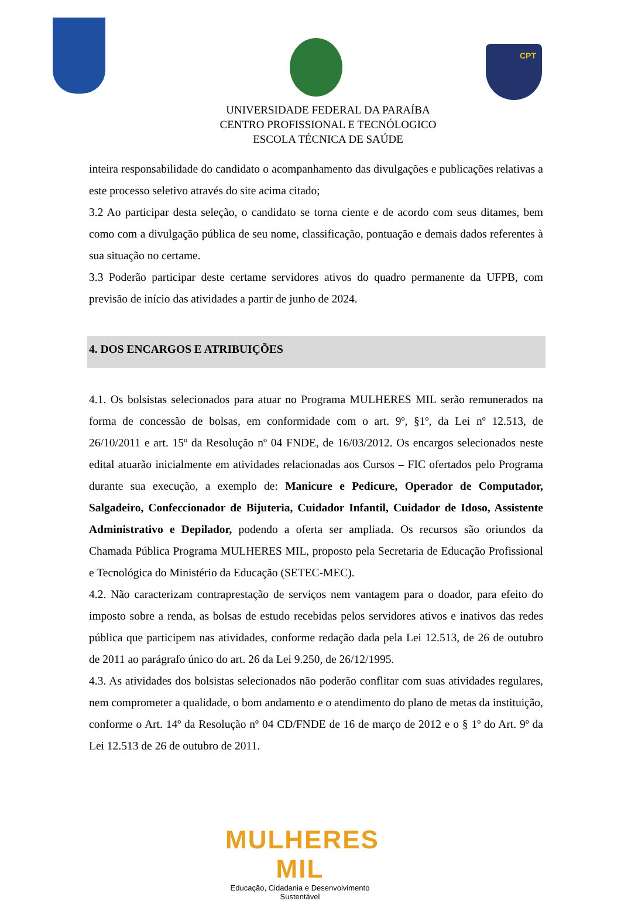CPT
UNIVERSIDADE FEDERAL DA PARAÍBA
CENTRO PROFISSIONAL E TECNÓLOGICO
ESCOLA TÉCNICA DE SAÚDE
inteira responsabilidade do candidato o acompanhamento das divulgações e publicações relativas a este processo seletivo através do site acima citado;
3.2 Ao participar desta seleção, o candidato se torna ciente e de acordo com seus ditames, bem como com a divulgação pública de seu nome, classificação, pontuação e demais dados referentes à sua situação no certame.
3.3 Poderão participar deste certame servidores ativos do quadro permanente da UFPB, com previsão de início das atividades a partir de junho de 2024.
4. DOS ENCARGOS E ATRIBUIÇÕES
4.1. Os bolsistas selecionados para atuar no Programa MULHERES MIL serão remunerados na forma de concessão de bolsas, em conformidade com o art. 9º, §1º, da Lei nº 12.513, de 26/10/2011 e art. 15º da Resolução nº 04 FNDE, de 16/03/2012. Os encargos selecionados neste edital atuarão inicialmente em atividades relacionadas aos Cursos – FIC ofertados pelo Programa durante sua execução, a exemplo de: Manicure e Pedicure, Operador de Computador, Salgadeiro, Confeccionador de Bijuteria, Cuidador Infantil, Cuidador de Idoso, Assistente Administrativo e Depilador, podendo a oferta ser ampliada. Os recursos são oriundos da Chamada Pública Programa MULHERES MIL, proposto pela Secretaria de Educação Profissional e Tecnológica do Ministério da Educação (SETEC-MEC).
4.2. Não caracterizam contraprestação de serviços nem vantagem para o doador, para efeito do imposto sobre a renda, as bolsas de estudo recebidas pelos servidores ativos e inativos das redes pública que participem nas atividades, conforme redação dada pela Lei 12.513, de 26 de outubro de 2011 ao parágrafo único do art. 26 da Lei 9.250, de 26/12/1995.
4.3. As atividades dos bolsistas selecionados não poderão conflitar com suas atividades regulares, nem comprometer a qualidade, o bom andamento e o atendimento do plano de metas da instituição, conforme o Art. 14º da Resolução nº 04 CD/FNDE de 16 de março de 2012 e o § 1º do Art. 9º da Lei 12.513 de 26 de outubro de 2011.
MULHERES MIL
Educação, Cidadania e Desenvolvimento Sustentável